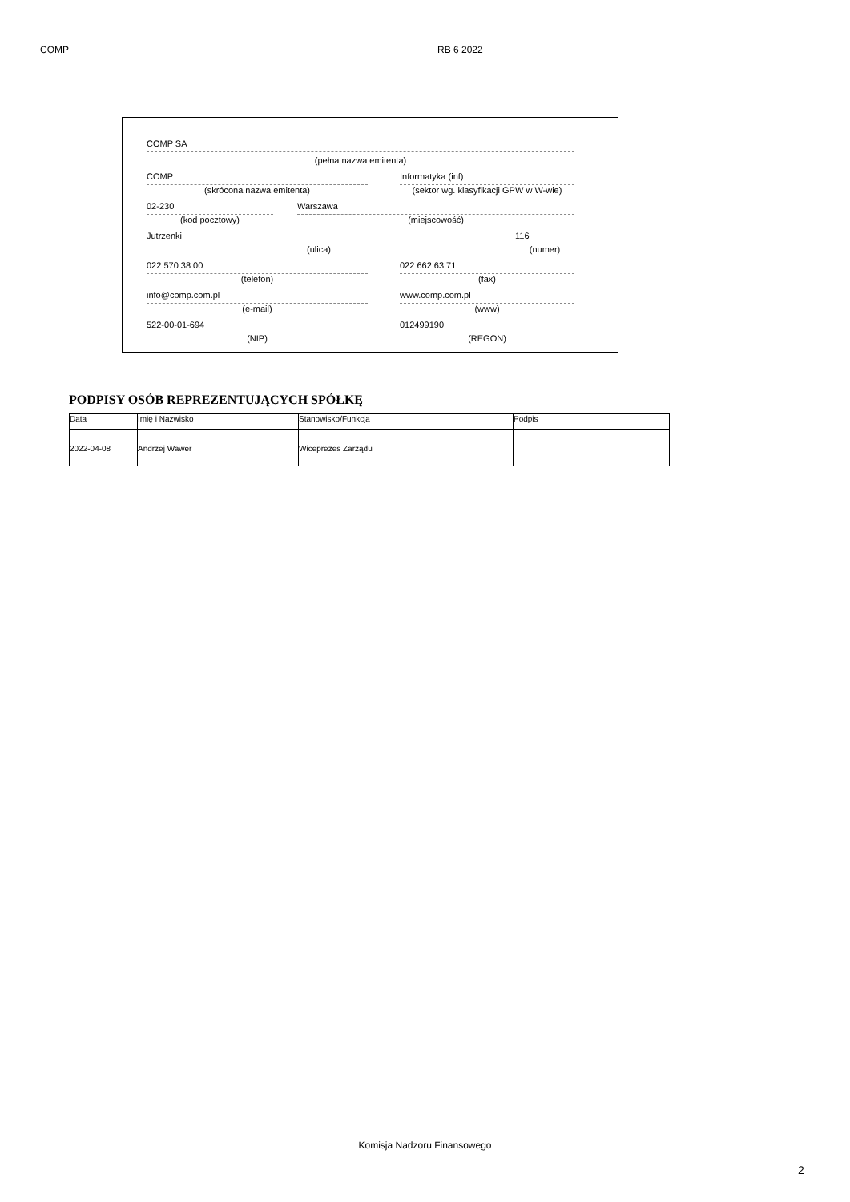COMP RB 6 2022
COMP SA
(pełna nazwa emitenta)
COMP
(skrócona nazwa emitenta)
Informatyka (inf)
(sektor wg. klasyfikacji GPW w W-wie)
02-230
(kod pocztowy)
Warszawa
(miejscowość)
Jutrzenki
(ulica)
116
(numer)
022 570 38 00
(telefon)
022 662 63 71
(fax)
info@comp.com.pl
(e-mail)
www.comp.com.pl
(www)
522-00-01-694
(NIP)
012499190
(REGON)
PODPISY OSÓB REPREZENTUJĄCYCH SPÓŁKĘ
| Data | Imię i Nazwisko | Stanowisko/Funkcja | Podpis |
| --- | --- | --- | --- |
| 2022-04-08 | Andrzej Wawer | Wiceprezes Zarządu | |
Komisja Nadzoru Finansowego
2